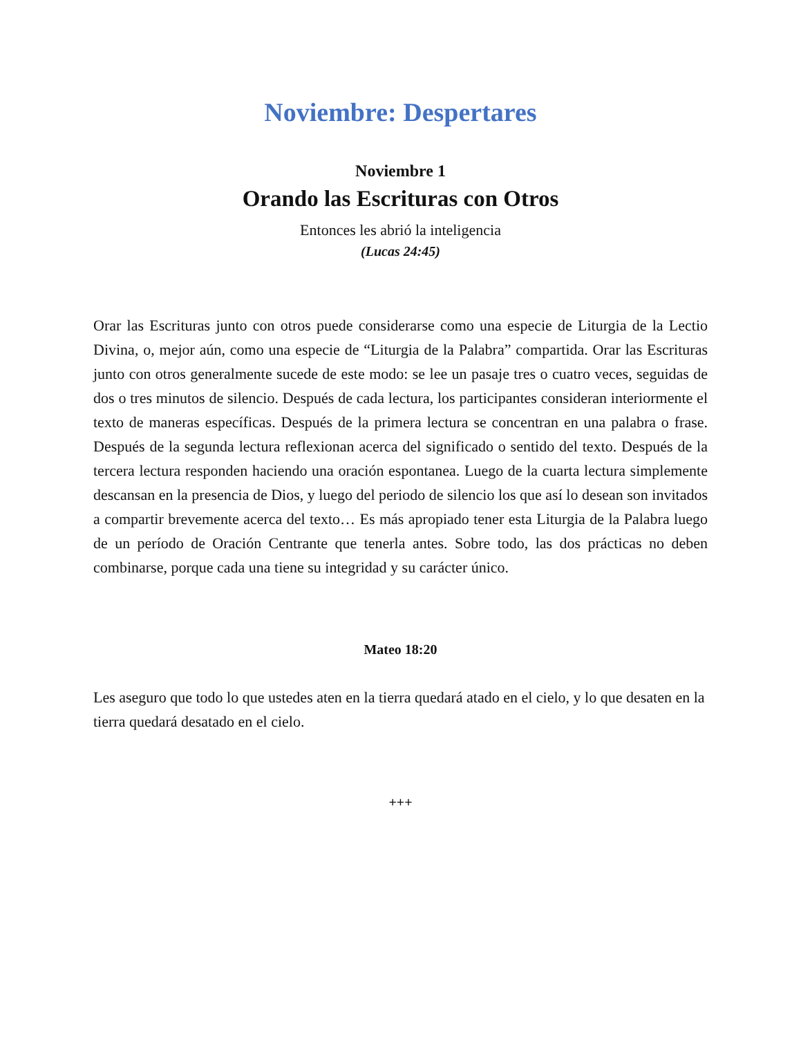Noviembre: Despertares
Noviembre 1
Orando las Escrituras con Otros
Entonces les abrió la inteligencia
(Lucas 24:45)
Orar las Escrituras junto con otros puede considerarse como una especie de Liturgia de la Lectio Divina, o, mejor aún, como una especie de “Liturgia de la Palabra” compartida. Orar las Escrituras junto con otros generalmente sucede de este modo: se lee un pasaje tres o cuatro veces, seguidas de dos o tres minutos de silencio. Después de cada lectura, los participantes consideran interiormente el texto de maneras específicas. Después de la primera lectura se concentran en una palabra o frase. Después de la segunda lectura reflexionan acerca del significado o sentido del texto. Después de la tercera lectura responden haciendo una oración espontanea. Luego de la cuarta lectura simplemente descansan en la presencia de Dios, y luego del periodo de silencio los que así lo desean son invitados a compartir brevemente acerca del texto… Es más apropiado tener esta Liturgia de la Palabra luego de un período de Oración Centrante que tenerla antes. Sobre todo, las dos prácticas no deben combinarse, porque cada una tiene su integridad y su carácter único.
Mateo 18:20
Les aseguro que todo lo que ustedes aten en la tierra quedará atado en el cielo, y lo que desaten en la tierra quedará desatado en el cielo.
+++